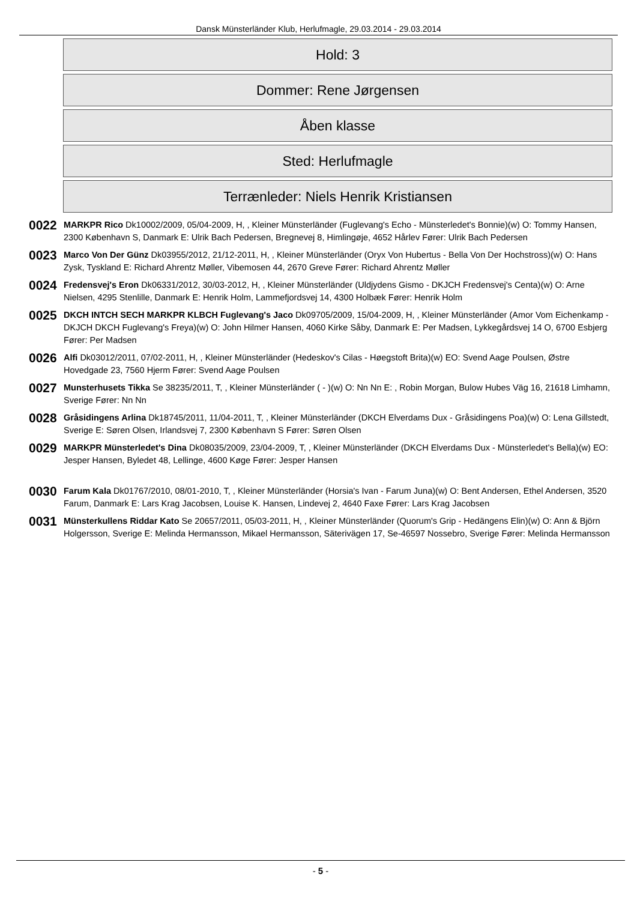Dansk Münsterländer Klub, Herlufmagle, 29.03.2014 - 29.03.2014
Hold: 3
Dommer: Rene Jørgensen
Åben klasse
Sted: Herlufmagle
Terrænleder: Niels Henrik Kristiansen
0022
MARKPR Rico Dk10002/2009, 05/04-2009, H, , Kleiner Münsterländer (Fuglevang's Echo - Münsterledet's Bonnie)(w) O: Tommy Hansen, 2300 København S, Danmark E: Ulrik Bach Pedersen, Bregnevej 8, Himlingøje, 4652 Hårlev Fører: Ulrik Bach Pedersen
0023
Marco Von Der Günz Dk03955/2012, 21/12-2011, H, , Kleiner Münsterländer (Oryx Von Hubertus - Bella Von Der Hochstross)(w) O: Hans Zysk, Tyskland E: Richard Ahrentz Møller, Vibemosen 44, 2670 Greve Fører: Richard Ahrentz Møller
0024
Fredensvej's Eron Dk06331/2012, 30/03-2012, H, , Kleiner Münsterländer (Uldjydens Gismo - DKJCH Fredensvej's Centa)(w) O: Arne Nielsen, 4295 Stenlille, Danmark E: Henrik Holm, Lammefjordsvej 14, 4300 Holbæk Fører: Henrik Holm
0025
DKCH INTCH SECH MARKPR KLBCH Fuglevang's Jaco Dk09705/2009, 15/04-2009, H, , Kleiner Münsterländer (Amor Vom Eichenkamp - DKJCH DKCH Fuglevang's Freya)(w) O: John Hilmer Hansen, 4060 Kirke Såby, Danmark E: Per Madsen, Lykkegårdsvej 14 O, 6700 Esbjerg Fører: Per Madsen
0026
Alfi Dk03012/2011, 07/02-2011, H, , Kleiner Münsterländer (Hedeskov's Cilas - Høegstoft Brita)(w) EO: Svend Aage Poulsen, Østre Hovedgade 23, 7560 Hjerm Fører: Svend Aage Poulsen
0027
Munsterhusets Tikka Se 38235/2011, T, , Kleiner Münsterländer ( - )(w) O: Nn Nn E: , Robin Morgan, Bulow Hubes Väg 16, 21618 Limhamn, Sverige Fører: Nn Nn
0028
Gråsidingens Arlina Dk18745/2011, 11/04-2011, T, , Kleiner Münsterländer (DKCH Elverdams Dux - Gråsidingens Poa)(w) O: Lena Gillstedt, Sverige E: Søren Olsen, Irlandsvej 7, 2300 København S Fører: Søren Olsen
0029
MARKPR Münsterledet's Dina Dk08035/2009, 23/04-2009, T, , Kleiner Münsterländer (DKCH Elverdams Dux - Münsterledet's Bella)(w) EO: Jesper Hansen, Byledet 48, Lellinge, 4600 Køge Fører: Jesper Hansen
0030
Farum Kala Dk01767/2010, 08/01-2010, T, , Kleiner Münsterländer (Horsia's Ivan - Farum Juna)(w) O: Bent Andersen, Ethel Andersen, 3520 Farum, Danmark E: Lars Krag Jacobsen, Louise K. Hansen, Lindevej 2, 4640 Faxe Fører: Lars Krag Jacobsen
0031
Münsterkullens Riddar Kato Se 20657/2011, 05/03-2011, H, , Kleiner Münsterländer (Quorum's Grip - Hedängens Elin)(w) O: Ann & Björn Holgersson, Sverige E: Melinda Hermansson, Mikael Hermansson, Säterivägen 17, Se-46597 Nossebro, Sverige Fører: Melinda Hermansson
- 5 -